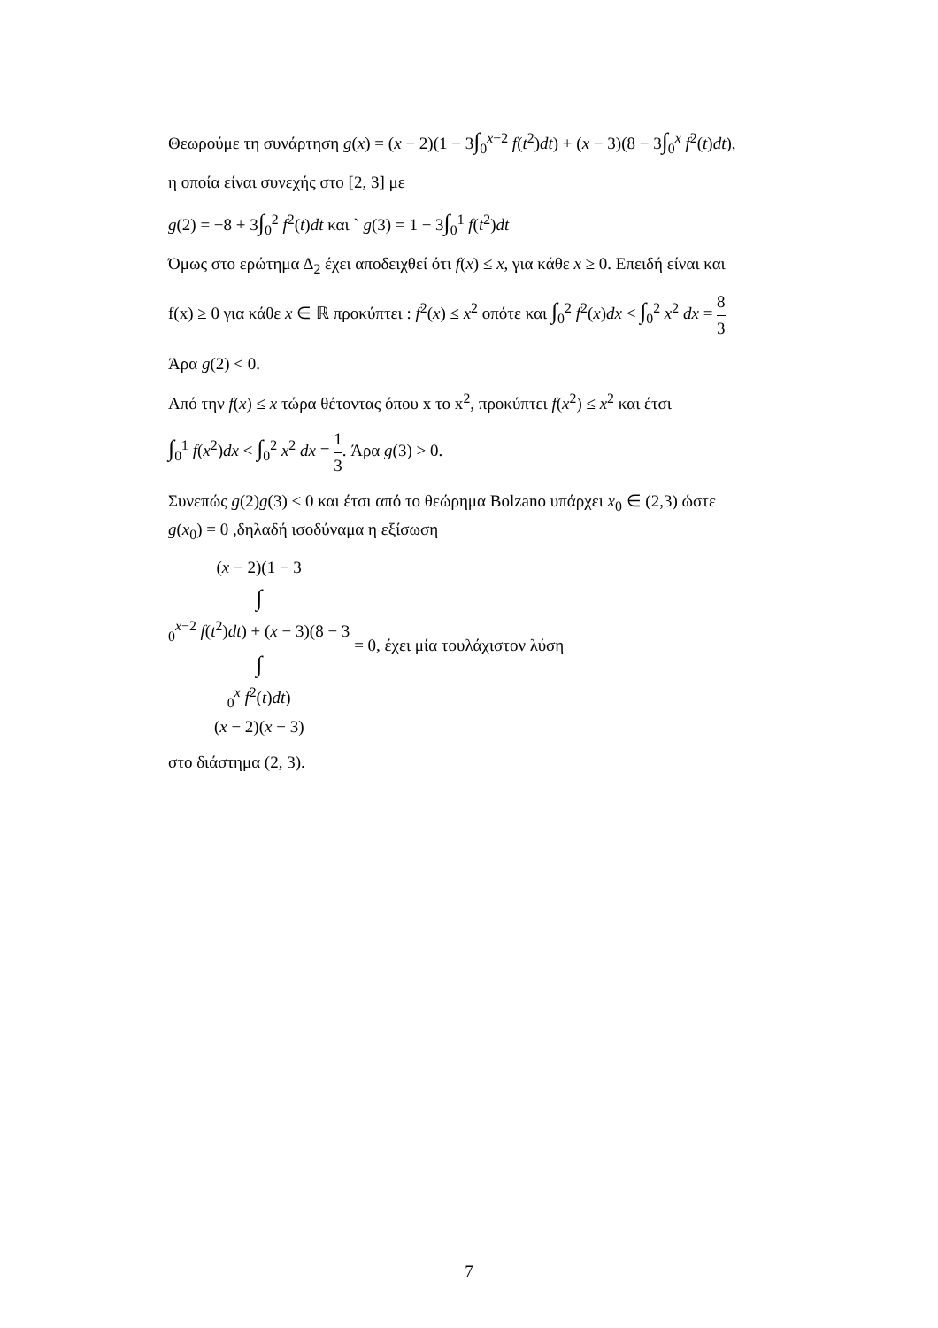Θεωρούμε τη συνάρτηση g(x) = (x − 2)(1 − 3∫<sub>0</sub><sup>x−2</sup> f(t<sup>2</sup>)dt) + (x − 3)(8 − 3∫<sub>0</sub><sup>x</sup> f<sup>2</sup>(t)dt),
η οποία είναι συνεχής στο [2, 3] με
g(2) = −8 + 3∫<sub>0</sub><sup>2</sup> f<sup>2</sup>(t)dt και ` g(3) = 1 − 3∫<sub>0</sub><sup>1</sup> f(t<sup>2</sup>)dt
Όμως στο ερώτημα Δ<sub>2</sub> έχει αποδειχθεί ότι f(x) ≤ x, για κάθε x ≥ 0. Επειδή είναι και
f(x) ≥ 0 για κάθε x ∈ ℝ προκύπτει : f<sup>2</sup>(x) ≤ x<sup>2</sup> οπότε και ∫<sub>0</sub><sup>2</sup> f<sup>2</sup>(x)dx < ∫<sub>0</sub><sup>2</sup> x<sup>2</sup> dx = 8 3
Άρα g(2) < 0.
Από την f(x) ≤ x τώρα θέτοντας όπου x το x<sup>2</sup>, προκύπτει f(x<sup>2</sup>) ≤ x<sup>2</sup> και έτσι
∫<sub>0</sub><sup>1</sup> f(x<sup>2</sup>)dx < ∫<sub>0</sub><sup>2</sup> x<sup>2</sup> dx = 1 3. Άρα g(3) > 0.
Συνεπώς g(2)g(3) < 0 και έτσι από το θεώρημα Bolzano υπάρχει x<sub>0</sub> ∈ (2,3) ώστε
g(x<sub>0</sub>) = 0 ,δηλαδή ισοδύναμα η εξίσωση
(x − 2)(1 − 3
∫
<sub>0</sub><sup>x−2</sup> f(t<sup>2</sup>)dt) + (x − 3)(8 − 3
∫
<sub>0</sub><sup>x</sup> f<sup>2</sup>(t)dt) (x − 2)(x − 3) = 0, έχει μία τουλάχιστον λύση
στο διάστημα (2, 3).
7